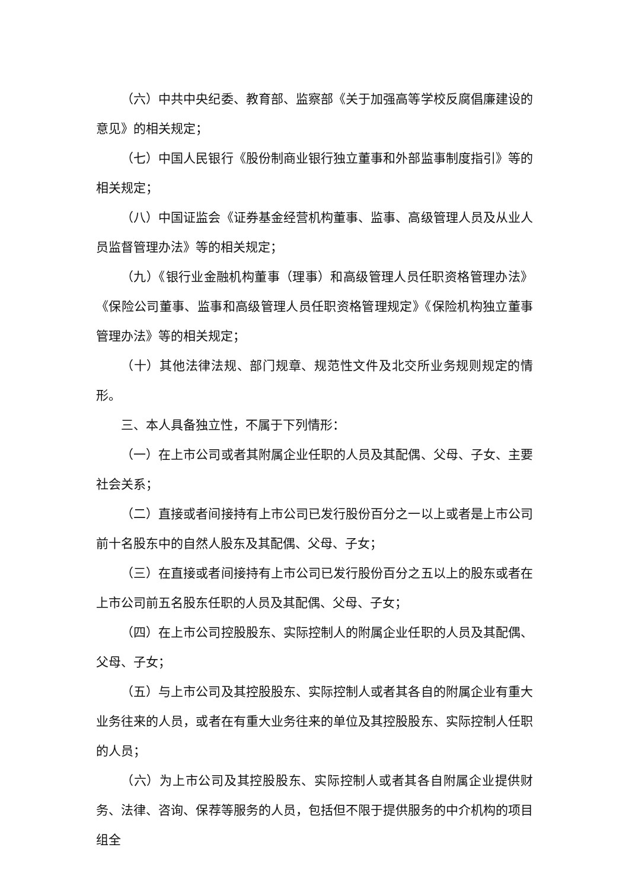（六）中共中央纪委、教育部、监察部《关于加强高等学校反腐倡廉建设的意见》的相关规定；
（七）中国人民银行《股份制商业银行独立董事和外部监事制度指引》等的相关规定；
（八）中国证监会《证券基金经营机构董事、监事、高级管理人员及从业人员监督管理办法》等的相关规定；
（九）《银行业金融机构董事（理事）和高级管理人员任职资格管理办法》《保险公司董事、监事和高级管理人员任职资格管理规定》《保险机构独立董事管理办法》等的相关规定；
（十）其他法律法规、部门规章、规范性文件及北交所业务规则规定的情形。
三、本人具备独立性，不属于下列情形：
（一）在上市公司或者其附属企业任职的人员及其配偶、父母、子女、主要社会关系；
（二）直接或者间接持有上市公司已发行股份百分之一以上或者是上市公司前十名股东中的自然人股东及其配偶、父母、子女；
（三）在直接或者间接持有上市公司已发行股份百分之五以上的股东或者在上市公司前五名股东任职的人员及其配偶、父母、子女；
（四）在上市公司控股股东、实际控制人的附属企业任职的人员及其配偶、父母、子女；
（五）与上市公司及其控股股东、实际控制人或者其各自的附属企业有重大业务往来的人员，或者在有重大业务往来的单位及其控股股东、实际控制人任职的人员；
（六）为上市公司及其控股股东、实际控制人或者其各自附属企业提供财务、法律、咨询、保荐等服务的人员，包括但不限于提供服务的中介机构的项目组全